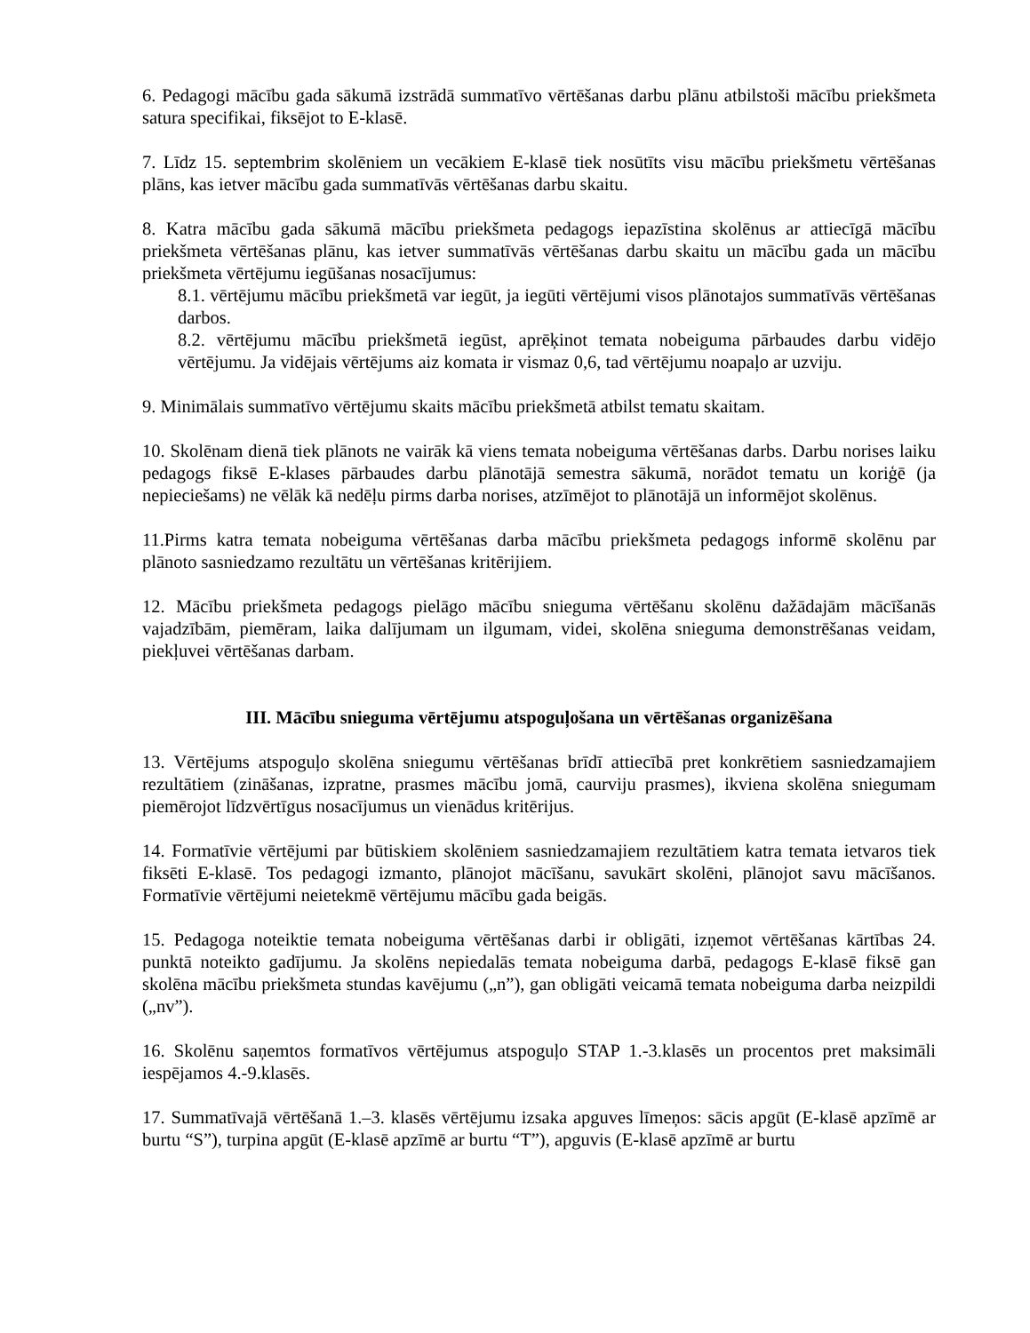6. Pedagogi mācību gada sākumā izstrādā summatīvo vērtēšanas darbu plānu atbilstoši mācību priekšmeta satura specifikai, fiksējot to E-klasē.
7. Līdz 15. septembrim skolēniem un vecākiem E-klasē tiek nosūtīts visu mācību priekšmetu vērtēšanas plāns, kas ietver mācību gada summatīvās vērtēšanas darbu skaitu.
8. Katra mācību gada sākumā mācību priekšmeta pedagogs iepazīstina skolēnus ar attiecīgā mācību priekšmeta vērtēšanas plānu, kas ietver summatīvās vērtēšanas darbu skaitu un mācību gada un mācību priekšmeta vērtējumu iegūšanas nosacījumus:
8.1. vērtējumu mācību priekšmetā var iegūt, ja iegūti vērtējumi visos plānotajos summatīvās vērtēšanas darbos.
8.2. vērtējumu mācību priekšmetā iegūst, aprēķinot temata nobeiguma pārbaudes darbu vidējo vērtējumu. Ja vidējais vērtējums aiz komata ir vismaz 0,6, tad vērtējumu noapaļo ar uzviju.
9. Minimālais summatīvo vērtējumu skaits mācību priekšmetā atbilst tematu skaitam.
10. Skolēnam dienā tiek plānots ne vairāk kā viens temata nobeiguma vērtēšanas darbs. Darbu norises laiku pedagogs fiksē E-klases pārbaudes darbu plānotājā semestra sākumā, norādot tematu un koriģē (ja nepieciešams) ne vēlāk kā nedēļu pirms darba norises, atzīmējot to plānotājā un informējot skolēnus.
11.Pirms katra temata nobeiguma vērtēšanas darba mācību priekšmeta pedagogs informē skolēnu par plānoto sasniedzamo rezultātu un vērtēšanas kritērijiem.
12. Mācību priekšmeta pedagogs pielāgo mācību snieguma vērtēšanu skolēnu dažādajām mācīšanās vajadzībām, piemēram, laika dalījumam un ilgumam, videi, skolēna snieguma demonstrēšanas veidam, piekļuvei vērtēšanas darbam.
III. Mācību snieguma vērtējumu atspoguļošana un vērtēšanas organizēšana
13. Vērtējums atspoguļo skolēna sniegumu vērtēšanas brīdī attiecībā pret konkrētiem sasniedzamajiem rezultātiem (zināšanas, izpratne, prasmes mācību jomā, caurviju prasmes), ikviena skolēna sniegumam piemērojot līdzvērtīgus nosacījumus un vienādus kritērijus.
14. Formatīvie vērtējumi par būtiskiem skolēniem sasniedzamajiem rezultātiem katra temata ietvaros tiek fiksēti E-klasē. Tos pedagogi izmanto, plānojot mācīšanu, savukārt skolēni, plānojot savu mācīšanos. Formatīvie vērtējumi neietekmē vērtējumu mācību gada beigās.
15. Pedagoga noteiktie temata nobeiguma vērtēšanas darbi ir obligāti, izņemot vērtēšanas kārtības 24. punktā noteikto gadījumu. Ja skolēns nepiedalās temata nobeiguma darbā, pedagogs E-klasē fiksē gan skolēna mācību priekšmeta stundas kavējumu („n”), gan obligāti veicamā temata nobeiguma darba neizpildi („nv”).
16. Skolēnu saņemtos formatīvos vērtējumus atspoguļo STAP 1.-3.klasēs un procentos pret maksimāli iespējamos 4.-9.klasēs.
17. Summatīvajā vērtēšanā 1.–3. klasēs vērtējumu izsaka apguves līmeņos: sācis apgūt (E-klasē apzīmē ar burtu “S”), turpina apgūt (E-klasē apzīmē ar burtu “T”), apguvis (E-klasē apzīmē ar burtu